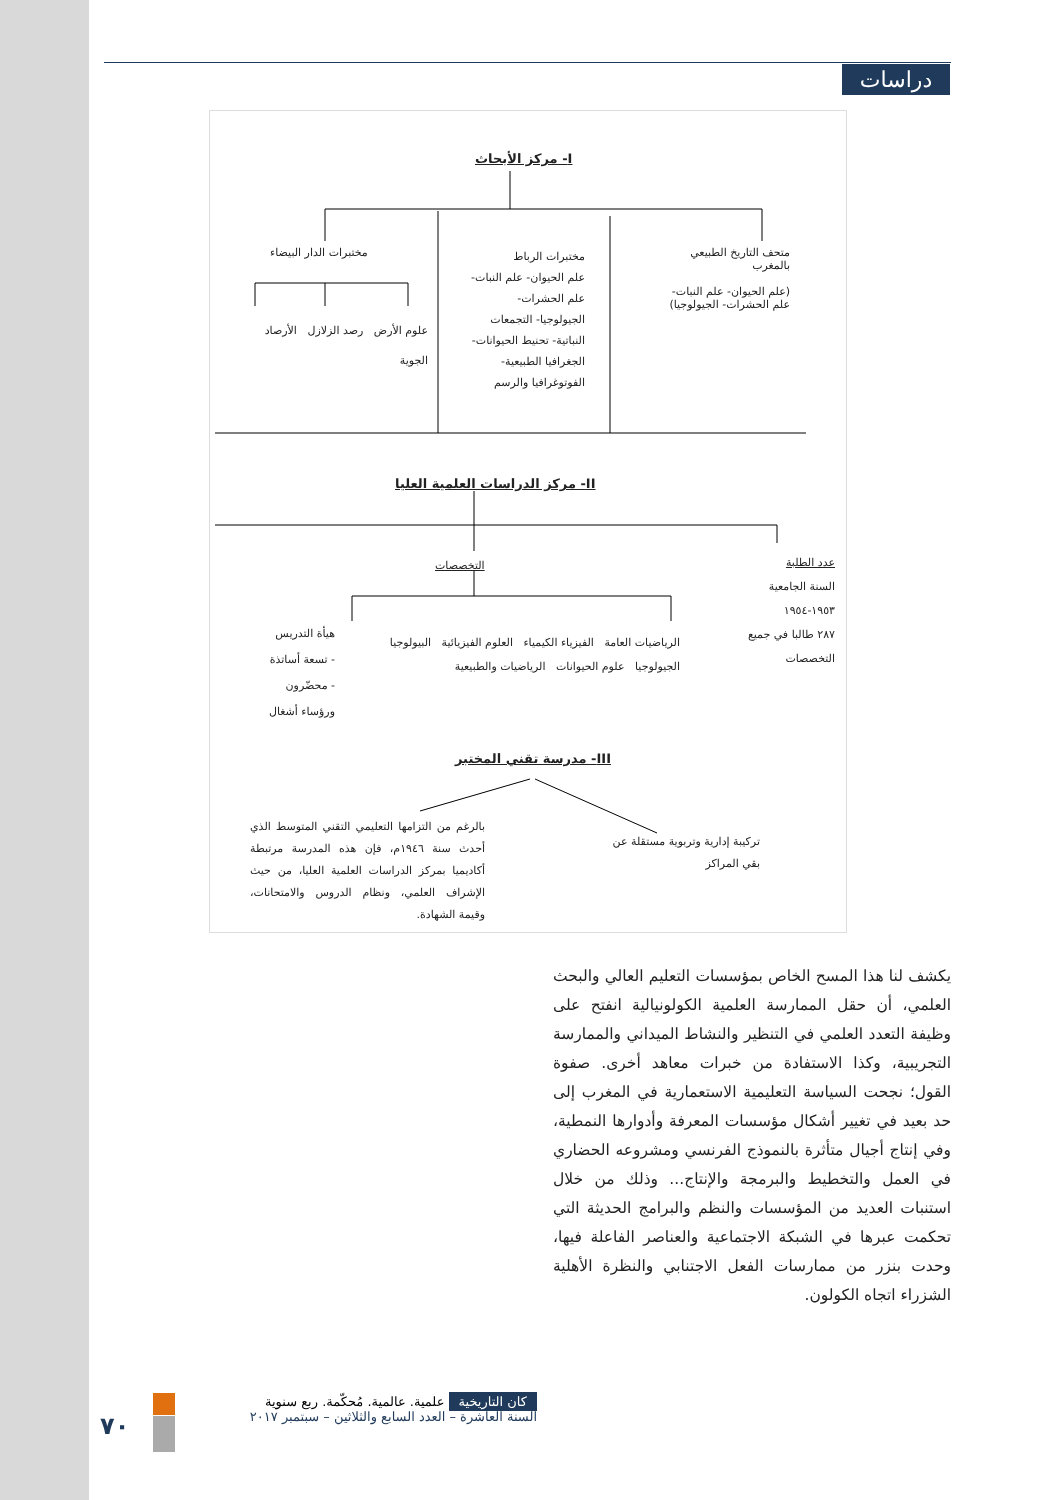دراسات
I- مركز الأبحاث
متحف التاريخ الطبيعي بالمغرب
(علم الحيوان- علم النبات- علم الحشرات- الجيولوجيا)
مختبرات الرباط
علم الحيوان- علم النبات- علم الحشرات- الجيولوجيا- التجمعات النباتية- تحنيط الحيوانات- الجغرافيا الطبيعية- الفوتوغرافيا والرسم
مختبرات الدار البيضاء
علوم الأرض رصد الزلازل الأرصاد الجوية
II- مركز الدراسات العلمية العليا
عدد الطلبة
السنة الجامعية ١٩٥٣-١٩٥٤
٢٨٧ طالبا في جميع التخصصات
التخصصات
الرياضيات العامة الفيزياء الكيمياء العلوم الفيزيائية البيولوجيا الجيولوجيا علوم الحيوانات الرياضيات والطبيعية
هيأة التدريس
- تسعة أساتذة
- محضّرون ورؤساء أشغال
III- مدرسة تقني المختبر
بالرغم من التزامها التعليمي التقني المتوسط الذي أحدث سنة ١٩٤٦م، فإن هذه المدرسة مرتبطة أكاديميا بمركز الدراسات العلمية العليا، من حيث الإشراف العلمي، ونظام الدروس والامتحانات، وقيمة الشهادة.
تركيبة إدارية وتربوية مستقلة عن بقي المراكز
يكشف لنا هذا المسح الخاص بمؤسسات التعليم العالي والبحث العلمي، أن حقل الممارسة العلمية الكولونيالية انفتح على وظيفة التعدد العلمي في التنظير والنشاط الميداني والممارسة التجريبية، وكذا الاستفادة من خبرات معاهد أخرى. صفوة القول؛ نجحت السياسة التعليمية الاستعمارية في المغرب إلى حد بعيد في تغيير أشكال مؤسسات المعرفة وأدوارها النمطية، وفي إنتاج أجيال متأثرة بالنموذج الفرنسي ومشروعه الحضاري في العمل والتخطيط والبرمجة والإنتاج... وذلك من خلال استنبات العديد من المؤسسات والنظم والبرامج الحديثة التي تحكمت عبرها في الشبكة الاجتماعية والعناصر الفاعلة فيها، وحدت بنزر من ممارسات الفعل الاجتنابي والنظرة الأهلية الشزراء اتجاه الكولون.
كان التاريخية علمية. عالمية. مُحكّمة. ربع سنوية
السنة العاشرة – العدد السابع والثلاثين – سبتمبر ٢٠١٧
٧٠